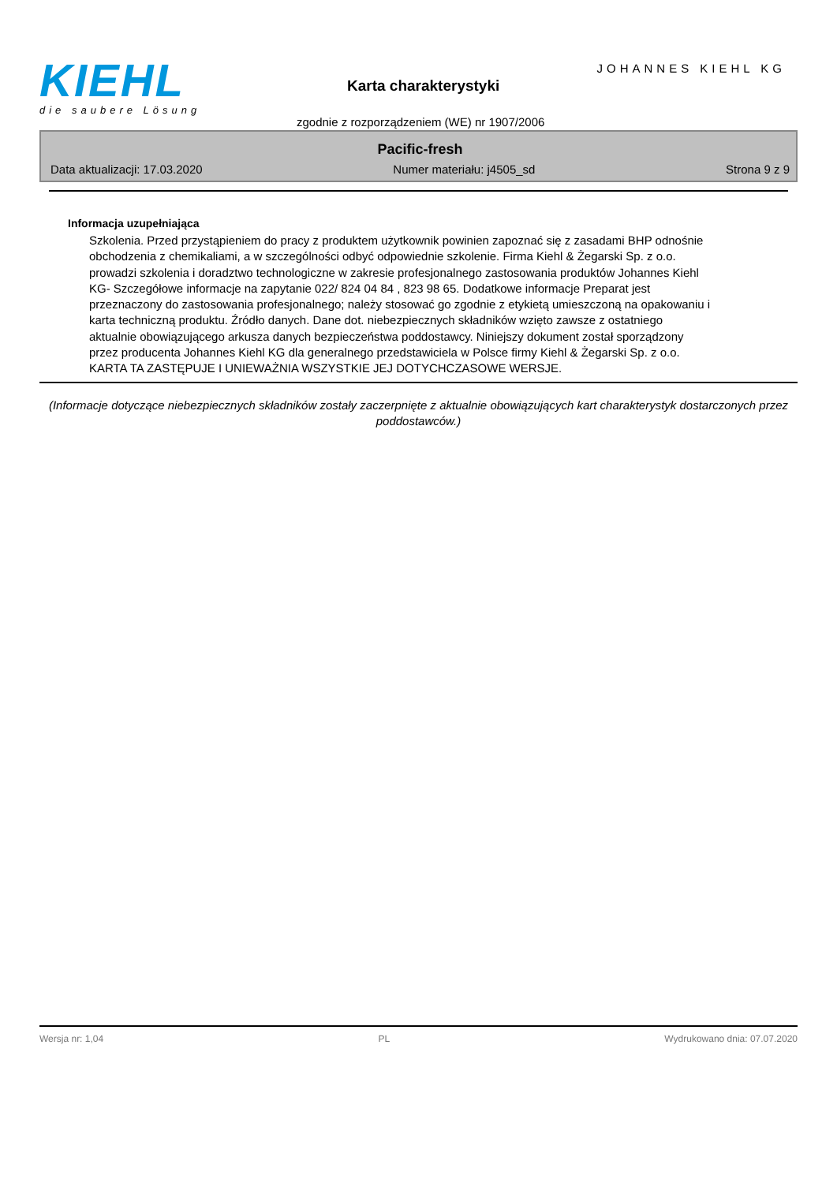KIEHL
die saubere Lösung
JOHANNES KIEHL KG
Karta charakterystyki
zgodnie z rozporządzeniem (WE) nr 1907/2006
Pacific-fresh
Data aktualizacji: 17.03.2020 Numer materiału: j4505_sd Strona 9 z 9
Informacja uzupełniająca
Szkolenia. Przed przystąpieniem do pracy z produktem użytkownik powinien zapoznać się z zasadami BHP odnośnie obchodzenia z chemikaliami, a w szczególności odbyć odpowiednie szkolenie. Firma Kiehl & Żegarski Sp. z o.o. prowadzi szkolenia i doradztwo technologiczne w zakresie profesjonalnego zastosowania produktów Johannes Kiehl KG- Szczegółowe informacje na zapytanie 022/ 824 04 84 , 823 98 65. Dodatkowe informacje Preparat jest przeznaczony do zastosowania profesjonalnego; należy stosować go zgodnie z etykietą umieszczoną na opakowaniu i karta techniczną produktu. Źródło danych. Dane dot. niebezpiecznych składników wzięto zawsze z ostatniego aktualnie obowiązującego arkusza danych bezpieczeństwa poddostawcy. Niniejszy dokument został sporządzony przez producenta Johannes Kiehl KG dla generalnego przedstawiciela w Polsce firmy Kiehl & Żegarski Sp. z o.o. KARTA TA ZASTĘPUJE I UNIEWAŻNIA WSZYSTKIE JEJ DOTYCHCZASOWE WERSJE.
(Informacje dotyczące niebezpiecznych składników zostały zaczerpnięte z aktualnie obowiązujących kart charakterystyk dostarczonych przez poddostawców.)
Wersja nr: 1,04 PL Wydrukowano dnia: 07.07.2020